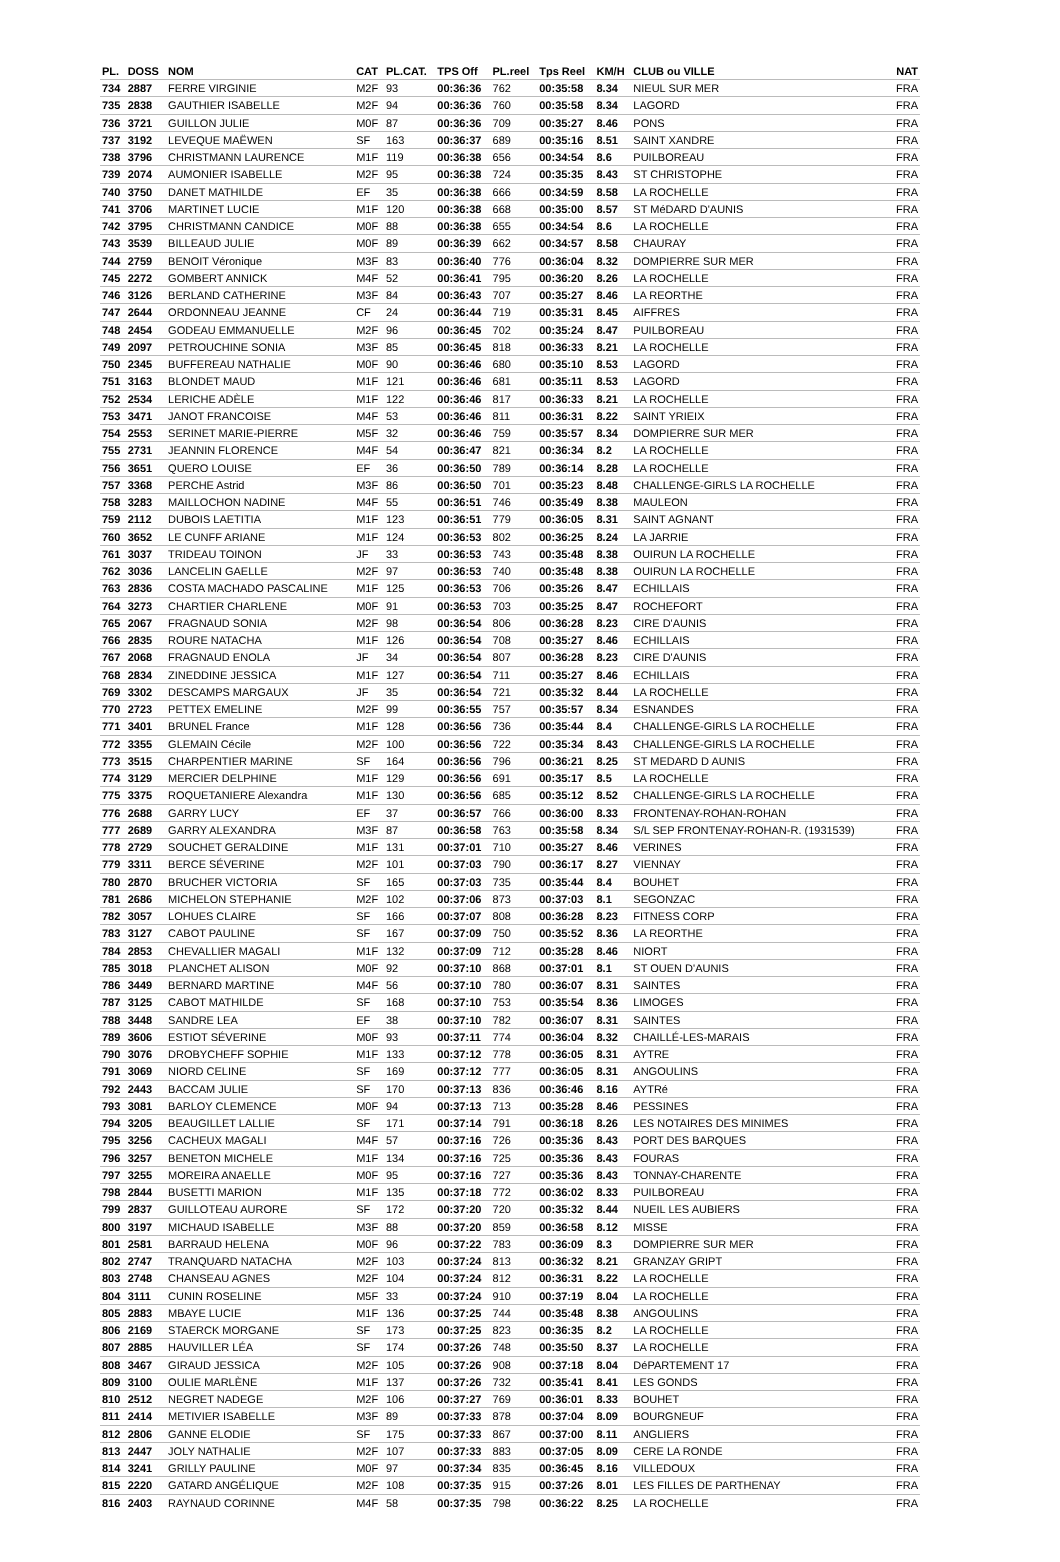| PL. | DOSS | NOM | CAT | PL.CAT. | TPS Off | PL.reel | Tps Reel | KM/H | CLUB ou VILLE | NAT |
| --- | --- | --- | --- | --- | --- | --- | --- | --- | --- | --- |
| 734 | 2887 | FERRE VIRGINIE | M2F | 93 | 00:36:36 | 762 | 00:35:58 | 8.34 | NIEUL SUR MER | FRA |
| 735 | 2838 | GAUTHIER ISABELLE | M2F | 94 | 00:36:36 | 760 | 00:35:58 | 8.34 | LAGORD | FRA |
| 736 | 3721 | GUILLON JULIE | M0F | 87 | 00:36:36 | 709 | 00:35:27 | 8.46 | PONS | FRA |
| 737 | 3192 | LEVEQUE MAËWEN | SF | 163 | 00:36:37 | 689 | 00:35:16 | 8.51 | SAINT XANDRE | FRA |
| 738 | 3796 | CHRISTMANN LAURENCE | M1F | 119 | 00:36:38 | 656 | 00:34:54 | 8.6 | PUILBOREAU | FRA |
| 739 | 2074 | AUMONIER ISABELLE | M2F | 95 | 00:36:38 | 724 | 00:35:35 | 8.43 | ST CHRISTOPHE | FRA |
| 740 | 3750 | DANET MATHILDE | EF | 35 | 00:36:38 | 666 | 00:34:59 | 8.58 | LA ROCHELLE | FRA |
| 741 | 3706 | MARTINET LUCIE | M1F | 120 | 00:36:38 | 668 | 00:35:00 | 8.57 | ST MéDARD D'AUNIS | FRA |
| 742 | 3795 | CHRISTMANN CANDICE | M0F | 88 | 00:36:38 | 655 | 00:34:54 | 8.6 | LA ROCHELLE | FRA |
| 743 | 3539 | BILLEAUD JULIE | M0F | 89 | 00:36:39 | 662 | 00:34:57 | 8.58 | CHAURAY | FRA |
| 744 | 2759 | BENOIT Véronique | M3F | 83 | 00:36:40 | 776 | 00:36:04 | 8.32 | DOMPIERRE SUR MER | FRA |
| 745 | 2272 | GOMBERT ANNICK | M4F | 52 | 00:36:41 | 795 | 00:36:20 | 8.26 | LA ROCHELLE | FRA |
| 746 | 3126 | BERLAND CATHERINE | M3F | 84 | 00:36:43 | 707 | 00:35:27 | 8.46 | LA REORTHE | FRA |
| 747 | 2644 | ORDONNEAU JEANNE | CF | 24 | 00:36:44 | 719 | 00:35:31 | 8.45 | AIFFRES | FRA |
| 748 | 2454 | GODEAU EMMANUELLE | M2F | 96 | 00:36:45 | 702 | 00:35:24 | 8.47 | PUILBOREAU | FRA |
| 749 | 2097 | PETROUCHINE SONIA | M3F | 85 | 00:36:45 | 818 | 00:36:33 | 8.21 | LA ROCHELLE | FRA |
| 750 | 2345 | BUFFEREAU NATHALIE | M0F | 90 | 00:36:46 | 680 | 00:35:10 | 8.53 | LAGORD | FRA |
| 751 | 3163 | BLONDET MAUD | M1F | 121 | 00:36:46 | 681 | 00:35:11 | 8.53 | LAGORD | FRA |
| 752 | 2534 | LERICHE ADÈLE | M1F | 122 | 00:36:46 | 817 | 00:36:33 | 8.21 | LA ROCHELLE | FRA |
| 753 | 3471 | JANOT FRANCOISE | M4F | 53 | 00:36:46 | 811 | 00:36:31 | 8.22 | SAINT YRIEIX | FRA |
| 754 | 2553 | SERINET MARIE-PIERRE | M5F | 32 | 00:36:46 | 759 | 00:35:57 | 8.34 | DOMPIERRE SUR MER | FRA |
| 755 | 2731 | JEANNIN FLORENCE | M4F | 54 | 00:36:47 | 821 | 00:36:34 | 8.2 | LA ROCHELLE | FRA |
| 756 | 3651 | QUERO LOUISE | EF | 36 | 00:36:50 | 789 | 00:36:14 | 8.28 | LA ROCHELLE | FRA |
| 757 | 3368 | PERCHE Astrid | M3F | 86 | 00:36:50 | 701 | 00:35:23 | 8.48 | CHALLENGE-GIRLS LA ROCHELLE | FRA |
| 758 | 3283 | MAILLOCHON NADINE | M4F | 55 | 00:36:51 | 746 | 00:35:49 | 8.38 | MAULEON | FRA |
| 759 | 2112 | DUBOIS LAETITIA | M1F | 123 | 00:36:51 | 779 | 00:36:05 | 8.31 | SAINT AGNANT | FRA |
| 760 | 3652 | LE CUNFF ARIANE | M1F | 124 | 00:36:53 | 802 | 00:36:25 | 8.24 | LA JARRIE | FRA |
| 761 | 3037 | TRIDEAU TOINON | JF | 33 | 00:36:53 | 743 | 00:35:48 | 8.38 | OUIRUN LA ROCHELLE | FRA |
| 762 | 3036 | LANCELIN GAELLE | M2F | 97 | 00:36:53 | 740 | 00:35:48 | 8.38 | OUIRUN LA ROCHELLE | FRA |
| 763 | 2836 | COSTA MACHADO PASCALINE | M1F | 125 | 00:36:53 | 706 | 00:35:26 | 8.47 | ECHILLAIS | FRA |
| 764 | 3273 | CHARTIER CHARLENE | M0F | 91 | 00:36:53 | 703 | 00:35:25 | 8.47 | ROCHEFORT | FRA |
| 765 | 2067 | FRAGNAUD SONIA | M2F | 98 | 00:36:54 | 806 | 00:36:28 | 8.23 | CIRE D'AUNIS | FRA |
| 766 | 2835 | ROURE NATACHA | M1F | 126 | 00:36:54 | 708 | 00:35:27 | 8.46 | ECHILLAIS | FRA |
| 767 | 2068 | FRAGNAUD ENOLA | JF | 34 | 00:36:54 | 807 | 00:36:28 | 8.23 | CIRE D'AUNIS | FRA |
| 768 | 2834 | ZINEDDINE JESSICA | M1F | 127 | 00:36:54 | 711 | 00:35:27 | 8.46 | ECHILLAIS | FRA |
| 769 | 3302 | DESCAMPS MARGAUX | JF | 35 | 00:36:54 | 721 | 00:35:32 | 8.44 | LA ROCHELLE | FRA |
| 770 | 2723 | PETTEX EMELINE | M2F | 99 | 00:36:55 | 757 | 00:35:57 | 8.34 | ESNANDES | FRA |
| 771 | 3401 | BRUNEL France | M1F | 128 | 00:36:56 | 736 | 00:35:44 | 8.4 | CHALLENGE-GIRLS LA ROCHELLE | FRA |
| 772 | 3355 | GLEMAIN Cécile | M2F | 100 | 00:36:56 | 722 | 00:35:34 | 8.43 | CHALLENGE-GIRLS LA ROCHELLE | FRA |
| 773 | 3515 | CHARPENTIER MARINE | SF | 164 | 00:36:56 | 796 | 00:36:21 | 8.25 | ST MEDARD D AUNIS | FRA |
| 774 | 3129 | MERCIER DELPHINE | M1F | 129 | 00:36:56 | 691 | 00:35:17 | 8.5 | LA ROCHELLE | FRA |
| 775 | 3375 | ROQUETANIERE Alexandra | M1F | 130 | 00:36:56 | 685 | 00:35:12 | 8.52 | CHALLENGE-GIRLS LA ROCHELLE | FRA |
| 776 | 2688 | GARRY LUCY | EF | 37 | 00:36:57 | 766 | 00:36:00 | 8.33 | FRONTENAY-ROHAN-ROHAN | FRA |
| 777 | 2689 | GARRY ALEXANDRA | M3F | 87 | 00:36:58 | 763 | 00:35:58 | 8.34 | S/L SEP FRONTENAY-ROHAN-R. (1931539) | FRA |
| 778 | 2729 | SOUCHET GERALDINE | M1F | 131 | 00:37:01 | 710 | 00:35:27 | 8.46 | VERINES | FRA |
| 779 | 3311 | BERCE SÉVERINE | M2F | 101 | 00:37:03 | 790 | 00:36:17 | 8.27 | VIENNAY | FRA |
| 780 | 2870 | BRUCHER VICTORIA | SF | 165 | 00:37:03 | 735 | 00:35:44 | 8.4 | BOUHET | FRA |
| 781 | 2686 | MICHELON STEPHANIE | M2F | 102 | 00:37:06 | 873 | 00:37:03 | 8.1 | SEGONZAC | FRA |
| 782 | 3057 | LOHUES CLAIRE | SF | 166 | 00:37:07 | 808 | 00:36:28 | 8.23 | FITNESS CORP | FRA |
| 783 | 3127 | CABOT PAULINE | SF | 167 | 00:37:09 | 750 | 00:35:52 | 8.36 | LA REORTHE | FRA |
| 784 | 2853 | CHEVALLIER MAGALI | M1F | 132 | 00:37:09 | 712 | 00:35:28 | 8.46 | NIORT | FRA |
| 785 | 3018 | PLANCHET ALISON | M0F | 92 | 00:37:10 | 868 | 00:37:01 | 8.1 | ST OUEN D'AUNIS | FRA |
| 786 | 3449 | BERNARD MARTINE | M4F | 56 | 00:37:10 | 780 | 00:36:07 | 8.31 | SAINTES | FRA |
| 787 | 3125 | CABOT MATHILDE | SF | 168 | 00:37:10 | 753 | 00:35:54 | 8.36 | LIMOGES | FRA |
| 788 | 3448 | SANDRE LEA | EF | 38 | 00:37:10 | 782 | 00:36:07 | 8.31 | SAINTES | FRA |
| 789 | 3606 | ESTIOT SÉVERINE | M0F | 93 | 00:37:11 | 774 | 00:36:04 | 8.32 | CHAILLÉ-LES-MARAIS | FRA |
| 790 | 3076 | DROBYCHEFF SOPHIE | M1F | 133 | 00:37:12 | 778 | 00:36:05 | 8.31 | AYTRE | FRA |
| 791 | 3069 | NIORD CELINE | SF | 169 | 00:37:12 | 777 | 00:36:05 | 8.31 | ANGOULINS | FRA |
| 792 | 2443 | BACCAM JULIE | SF | 170 | 00:37:13 | 836 | 00:36:46 | 8.16 | AYTRé | FRA |
| 793 | 3081 | BARLOY CLEMENCE | M0F | 94 | 00:37:13 | 713 | 00:35:28 | 8.46 | PESSINES | FRA |
| 794 | 3205 | BEAUGILLET LALLIE | SF | 171 | 00:37:14 | 791 | 00:36:18 | 8.26 | LES NOTAIRES DES MINIMES | FRA |
| 795 | 3256 | CACHEUX MAGALI | M4F | 57 | 00:37:16 | 726 | 00:35:36 | 8.43 | PORT DES BARQUES | FRA |
| 796 | 3257 | BENETON MICHELE | M1F | 134 | 00:37:16 | 725 | 00:35:36 | 8.43 | FOURAS | FRA |
| 797 | 3255 | MOREIRA ANAELLE | M0F | 95 | 00:37:16 | 727 | 00:35:36 | 8.43 | TONNAY-CHARENTE | FRA |
| 798 | 2844 | BUSETTI MARION | M1F | 135 | 00:37:18 | 772 | 00:36:02 | 8.33 | PUILBOREAU | FRA |
| 799 | 2837 | GUILLOTEAU AURORE | SF | 172 | 00:37:20 | 720 | 00:35:32 | 8.44 | NUEIL LES AUBIERS | FRA |
| 800 | 3197 | MICHAUD ISABELLE | M3F | 88 | 00:37:20 | 859 | 00:36:58 | 8.12 | MISSE | FRA |
| 801 | 2581 | BARRAUD HELENA | M0F | 96 | 00:37:22 | 783 | 00:36:09 | 8.3 | DOMPIERRE SUR MER | FRA |
| 802 | 2747 | TRANQUARD NATACHA | M2F | 103 | 00:37:24 | 813 | 00:36:32 | 8.21 | GRANZAY GRIPT | FRA |
| 803 | 2748 | CHANSEAU AGNES | M2F | 104 | 00:37:24 | 812 | 00:36:31 | 8.22 | LA ROCHELLE | FRA |
| 804 | 3111 | CUNIN ROSELINE | M5F | 33 | 00:37:24 | 910 | 00:37:19 | 8.04 | LA ROCHELLE | FRA |
| 805 | 2883 | MBAYE LUCIE | M1F | 136 | 00:37:25 | 744 | 00:35:48 | 8.38 | ANGOULINS | FRA |
| 806 | 2169 | STAERCK MORGANE | SF | 173 | 00:37:25 | 823 | 00:36:35 | 8.2 | LA ROCHELLE | FRA |
| 807 | 2885 | HAUVILLER LÉA | SF | 174 | 00:37:26 | 748 | 00:35:50 | 8.37 | LA ROCHELLE | FRA |
| 808 | 3467 | GIRAUD JESSICA | M2F | 105 | 00:37:26 | 908 | 00:37:18 | 8.04 | DéPARTEMENT 17 | FRA |
| 809 | 3100 | OULIE MARLÈNE | M1F | 137 | 00:37:26 | 732 | 00:35:41 | 8.41 | LES GONDS | FRA |
| 810 | 2512 | NEGRET NADEGE | M2F | 106 | 00:37:27 | 769 | 00:36:01 | 8.33 | BOUHET | FRA |
| 811 | 2414 | METIVIER ISABELLE | M3F | 89 | 00:37:33 | 878 | 00:37:04 | 8.09 | BOURGNEUF | FRA |
| 812 | 2806 | GANNE ELODIE | SF | 175 | 00:37:33 | 867 | 00:37:00 | 8.11 | ANGLIERS | FRA |
| 813 | 2447 | JOLY NATHALIE | M2F | 107 | 00:37:33 | 883 | 00:37:05 | 8.09 | CERE LA RONDE | FRA |
| 814 | 3241 | GRILLY PAULINE | M0F | 97 | 00:37:34 | 835 | 00:36:45 | 8.16 | VILLEDOUX | FRA |
| 815 | 2220 | GATARD ANGÉLIQUE | M2F | 108 | 00:37:35 | 915 | 00:37:26 | 8.01 | LES FILLES DE PARTHENAY | FRA |
| 816 | 2403 | RAYNAUD CORINNE | M4F | 58 | 00:37:35 | 798 | 00:36:22 | 8.25 | LA ROCHELLE | FRA |